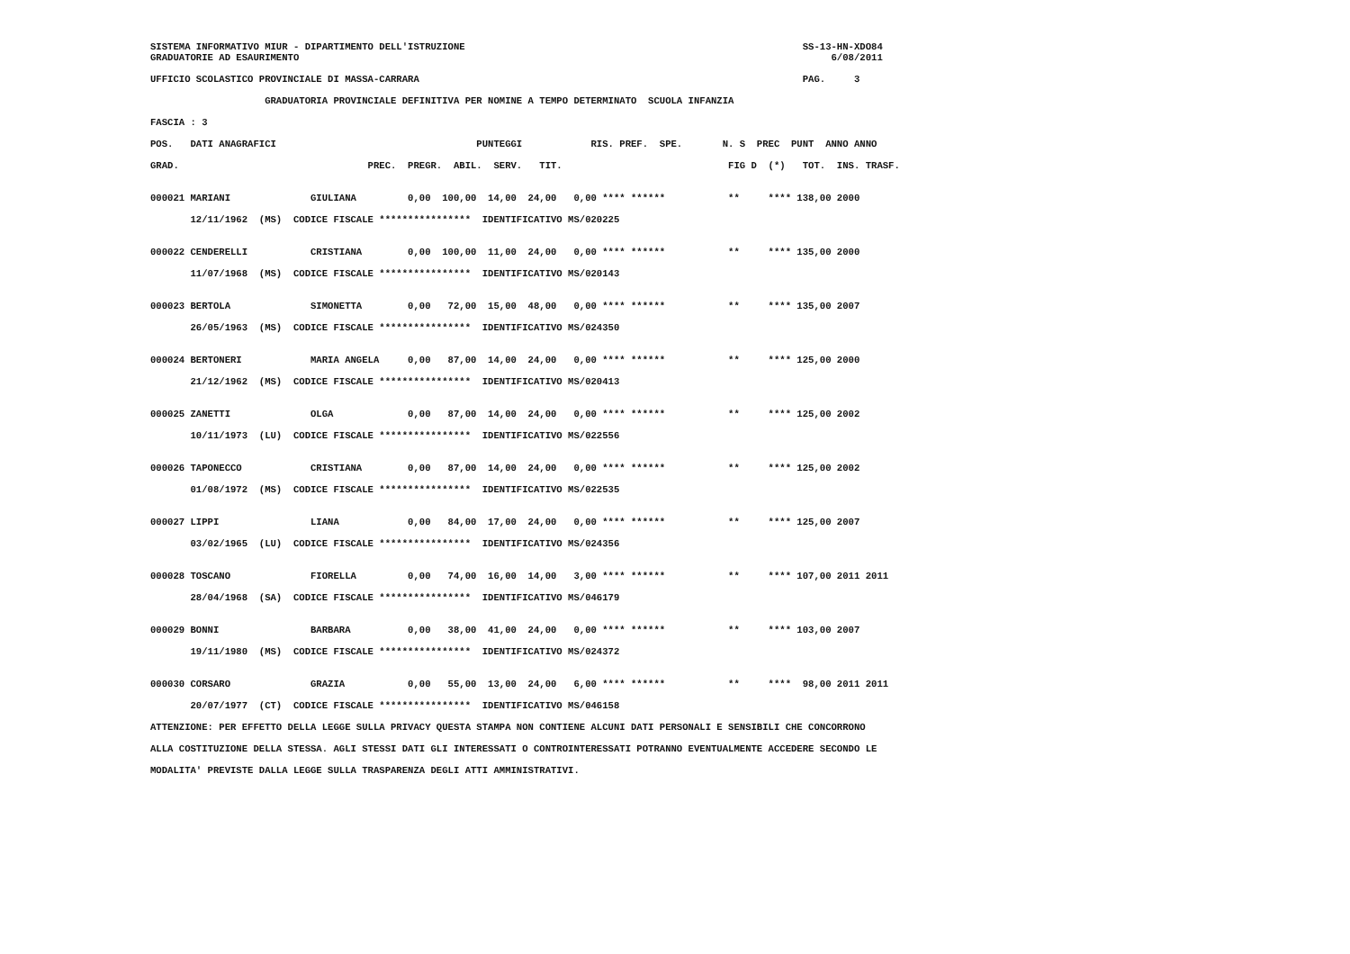SISTEMA INFORMATIVO MIUR - DIPARTIMENTO DELL'ISTRUZIONE                                                           SS-13-HN-XDO84
GRADUATORIE AD ESAURIMENTO                                                                                             6/08/2011

UFFICIO SCOLASTICO PROVINCIALE DI MASSA-CARRARA                                                                   PAG.     3

                    GRADUATORIA PROVINCIALE DEFINITIVA PER NOMINE A TEMPO DETERMINATO  SCUOLA INFANZIA

FASCIA : 3

POS.   DATI ANAGRAFICI                                   PUNTEGGI            RIS. PREF.  SPE.       N. S  PREC  PUNT  ANNO ANNO

GRAD.                                 PREC.  PREGR.  ABIL.  SERV.   TIT.                             FIG D  (*)   TOT.  INS. TRASF.


000021 MARIANI              GIULIANA         0,00  100,00  14,00  24,00   0,00 **** ******           **     **** 138,00 2000

       12/11/1962  (MS)  CODICE FISCALE ****************  IDENTIFICATIVO MS/020225


000022 CENDERELLI           CRISTIANA        0,00  100,00  11,00  24,00   0,00 **** ******           **     **** 135,00 2000

       11/07/1968  (MS)  CODICE FISCALE ****************  IDENTIFICATIVO MS/020143


000023 BERTOLA              SIMONETTA        0,00   72,00  15,00  48,00   0,00 **** ******           **     **** 135,00 2007

       26/05/1963  (MS)  CODICE FISCALE ****************  IDENTIFICATIVO MS/024350


000024 BERTONERI            MARIA ANGELA     0,00   87,00  14,00  24,00   0,00 **** ******           **     **** 125,00 2000

       21/12/1962  (MS)  CODICE FISCALE ****************  IDENTIFICATIVO MS/020413


000025 ZANETTI              OLGA             0,00   87,00  14,00  24,00   0,00 **** ******           **     **** 125,00 2002

       10/11/1973  (LU)  CODICE FISCALE ****************  IDENTIFICATIVO MS/022556


000026 TAPONECCO            CRISTIANA        0,00   87,00  14,00  24,00   0,00 **** ******           **     **** 125,00 2002

       01/08/1972  (MS)  CODICE FISCALE ****************  IDENTIFICATIVO MS/022535


000027 LIPPI                LIANA            0,00   84,00  17,00  24,00   0,00 **** ******           **     **** 125,00 2007

       03/02/1965  (LU)  CODICE FISCALE ****************  IDENTIFICATIVO MS/024356


000028 TOSCANO              FIORELLA         0,00   74,00  16,00  14,00   3,00 **** ******           **     **** 107,00 2011 2011

       28/04/1968  (SA)  CODICE FISCALE ****************  IDENTIFICATIVO MS/046179


000029 BONNI                BARBARA          0,00   38,00  41,00  24,00   0,00 **** ******           **     **** 103,00 2007

       19/11/1980  (MS)  CODICE FISCALE ****************  IDENTIFICATIVO MS/024372


000030 CORSARO              GRAZIA           0,00   55,00  13,00  24,00   6,00 **** ******           **     ****  98,00 2011 2011

       20/07/1977  (CT)  CODICE FISCALE ****************  IDENTIFICATIVO MS/046158

ATTENZIONE: PER EFFETTO DELLA LEGGE SULLA PRIVACY QUESTA STAMPA NON CONTIENE ALCUNI DATI PERSONALI E SENSIBILI CHE CONCORRONO

ALLA COSTITUZIONE DELLA STESSA. AGLI STESSI DATI GLI INTERESSATI O CONTROINTERESSATI POTRANNO EVENTUALMENTE ACCEDERE SECONDO LE

MODALITA' PREVISTE DALLA LEGGE SULLA TRASPARENZA DEGLI ATTI AMMINISTRATIVI.